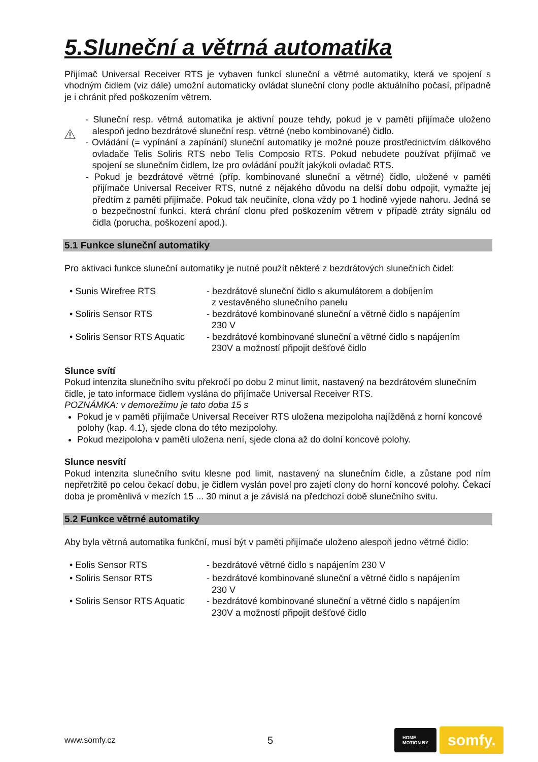5.Sluneční a větrná automatika
Přijímač Universal Receiver RTS je vybaven funkcí sluneční a větrné automatiky, která ve spojení s vhodným čidlem (viz dále) umožní automaticky ovládat sluneční clony podle aktuálního počasí, případně je i chránit před poškozením větrem.
- Sluneční resp. větrná automatika je aktivní pouze tehdy, pokud je v paměti přijímače uloženo alespoň jedno bezdrátové sluneční resp. větrné (nebo kombinované) čidlo.
- Ovládání (= vypínání a zapínání) sluneční automatiky je možné pouze prostřednictvím dálkového ovladače Telis Soliris RTS nebo Telis Composio RTS. Pokud nebudete používat přijímač ve spojení se slunečním čidlem, lze pro ovládání použít jakýkoli ovladač RTS.
- Pokud je bezdrátové větrné (příp. kombinované sluneční a větrné) čidlo, uložené v paměti přijímače Universal Receiver RTS, nutné z nějakého důvodu na delší dobu odpojit, vymažte jej předtím z paměti přijímače. Pokud tak neučiníte, clona vždy po 1 hodině vyjede nahoru. Jedná se o bezpečnostní funkci, která chrání clonu před poškozením větrem v případě ztráty signálu od čidla (porucha, poškození apod.).
5.1 Funkce sluneční automatiky
Pro aktivaci funkce sluneční automatiky je nutné použít některé z bezdrátových slunečních čidel:
| • Sunis Wirefree RTS | - bezdrátové sluneční čidlo s akumulátorem a dobíjením z vestavěného slunečního panelu |
| • Soliris Sensor RTS | - bezdrátové kombinované sluneční a větrné čidlo s napájením 230 V |
| • Soliris Sensor RTS Aquatic | - bezdrátové kombinované sluneční a větrné čidlo s napájením 230V a možností připojit dešťové čidlo |
Slunce svítí
Pokud intenzita slunečního svitu překročí po dobu 2 minut limit, nastavený na bezdrátovém slunečním čidle, je tato informace čidlem vyslána do přijímače Universal Receiver RTS.
POZNÁMKA: v demorežimu je tato doba 15 s
Pokud je v paměti přijímače Universal Receiver RTS uložena mezipoloha najížděná z horní koncové polohy (kap. 4.1), sjede clona do této mezipolohy.
Pokud mezipoloha v paměti uložena není, sjede clona až do dolní koncové polohy.
Slunce nesvítí
Pokud intenzita slunečního svitu klesne pod limit, nastavený na slunečním čidle, a zůstane pod ním nepřetržitě po celou čekací dobu, je čidlem vyslán povel pro zajetí clony do horní koncové polohy. Čekací doba je proměnlivá v mezích 15 ... 30 minut a je závislá na předchozí době slunečního svitu.
5.2 Funkce větrné automatiky
Aby byla větrná automatika funkční, musí být v paměti přijímače uloženo alespoň jedno větrné čidlo:
| • Eolis Sensor RTS | - bezdrátové větrné čidlo s napájením 230 V |
| • Soliris Sensor RTS | - bezdrátové kombinované sluneční a větrné čidlo s napájením 230 V |
| • Soliris Sensor RTS Aquatic | - bezdrátové kombinované sluneční a větrné čidlo s napájením 230V a možností připojit dešťové čidlo |
www.somfy.cz 5 HOME
MOTION BY somfy.